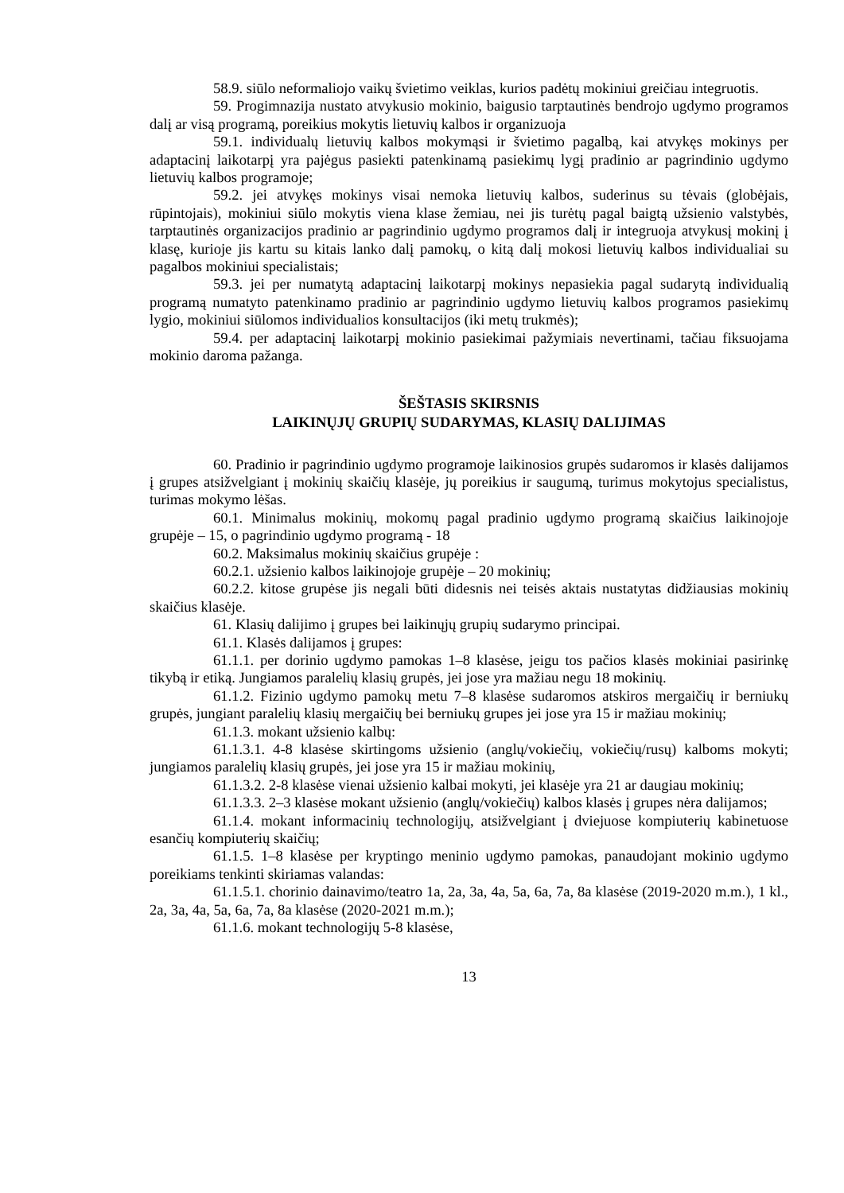58.9. siūlo neformaliojo vaikų švietimo veiklas, kurios padėtų mokiniui greičiau integruotis.
59. Progimnazija nustato atvykusio mokinio, baigusio tarptautinės bendrojo ugdymo programos dalį ar visą programą, poreikius mokytis lietuvių kalbos ir organizuoja
59.1. individualų lietuvių kalbos mokymąsi ir švietimo pagalbą, kai atvykęs mokinys per adaptacinį laikotarpį yra pajėgus pasiekti patenkinamą pasiekimų lygį pradinio ar pagrindinio ugdymo lietuvių kalbos programoje;
59.2. jei atvykęs mokinys visai nemoka lietuvių kalbos, suderinus su tėvais (globėjais, rūpintojais), mokiniui siūlo mokytis viena klase žemiau, nei jis turėtų pagal baigtą užsienio valstybės, tarptautinės organizacijos pradinio ar pagrindinio ugdymo programos dalį ir integruoja atvykusį mokinį į klasę, kurioje jis kartu su kitais lanko dalį pamokų, o kitą dalį mokosi lietuvių kalbos individualiai su pagalbos mokiniui specialistais;
59.3. jei per numatytą adaptacinį laikotarpį mokinys nepasiekia pagal sudarytą individualią programą numatyto patenkinamo pradinio ar pagrindinio ugdymo lietuvių kalbos programos pasiekimų lygio, mokiniui siūlomos individualios konsultacijos (iki metų trukmės);
59.4. per adaptacinį laikotarpį mokinio pasiekimai pažymiais nevertinami, tačiau fiksuojama mokinio daroma pažanga.
ŠEŠTASIS SKIRSNIS
LAIKINŲJŲ GRUPIŲ SUDARYMAS, KLASIŲ DALIJIMAS
60. Pradinio ir pagrindinio ugdymo programoje laikinosios grupės sudaromos ir klasės dalijamos į grupes atsižvelgiant į mokinių skaičių klasėje, jų poreikius ir saugumą, turimus mokytojus specialistus, turimas mokymo lėšas.
60.1. Minimalus mokinių, mokomų pagal pradinio ugdymo programą skaičius laikinojoje grupėje – 15, o pagrindinio ugdymo programą - 18
60.2. Maksimalus mokinių skaičius grupėje :
60.2.1. užsienio kalbos laikinojoje grupėje – 20 mokinių;
60.2.2. kitose grupėse jis negali būti didesnis nei teisės aktais nustatytas didžiausias mokinių skaičius klasėje.
61. Klasių dalijimo į grupes bei laikinųjų grupių sudarymo principai.
61.1. Klasės dalijamos į grupes:
61.1.1. per dorinio ugdymo pamokas 1–8 klasėse, jeigu tos pačios klasės mokiniai pasirinkę tikybą ir etiką. Jungiamos paralelių klasių grupės, jei jose yra mažiau negu 18 mokinių.
61.1.2. Fizinio ugdymo pamokų metu 7–8 klasėse sudaromos atskiros mergaičių ir berniukų grupės, jungiant paralelių klasių mergaičių bei berniukų grupes jei jose yra 15 ir mažiau mokinių;
61.1.3. mokant užsienio kalbų:
61.1.3.1. 4-8 klasėse skirtingoms užsienio (anglų/vokiečių, vokiečių/rusų) kalboms mokyti; jungiamos paralelių klasių grupės, jei jose yra 15 ir mažiau mokinių,
61.1.3.2. 2-8 klasėse vienai užsienio kalbai mokyti, jei klasėje yra 21 ar daugiau mokinių;
61.1.3.3. 2–3 klasėse mokant užsienio (anglų/vokiečių) kalbos klasės į grupes nėra dalijamos;
61.1.4. mokant informacinių technologijų, atsižvelgiant į dviejuose kompiuterių kabinetuose esančių kompiuterių skaičių;
61.1.5. 1–8 klasėse per kryptingo meninio ugdymo pamokas, panaudojant mokinio ugdymo poreikiams tenkinti skiriamas valandas:
61.1.5.1. chorinio dainavimo/teatro 1a, 2a, 3a, 4a, 5a, 6a, 7a, 8a klasėse (2019-2020 m.m.), 1 kl., 2a, 3a, 4a, 5a, 6a, 7a, 8a klasėse (2020-2021 m.m.);
61.1.6. mokant technologijų 5-8 klasėse,
13